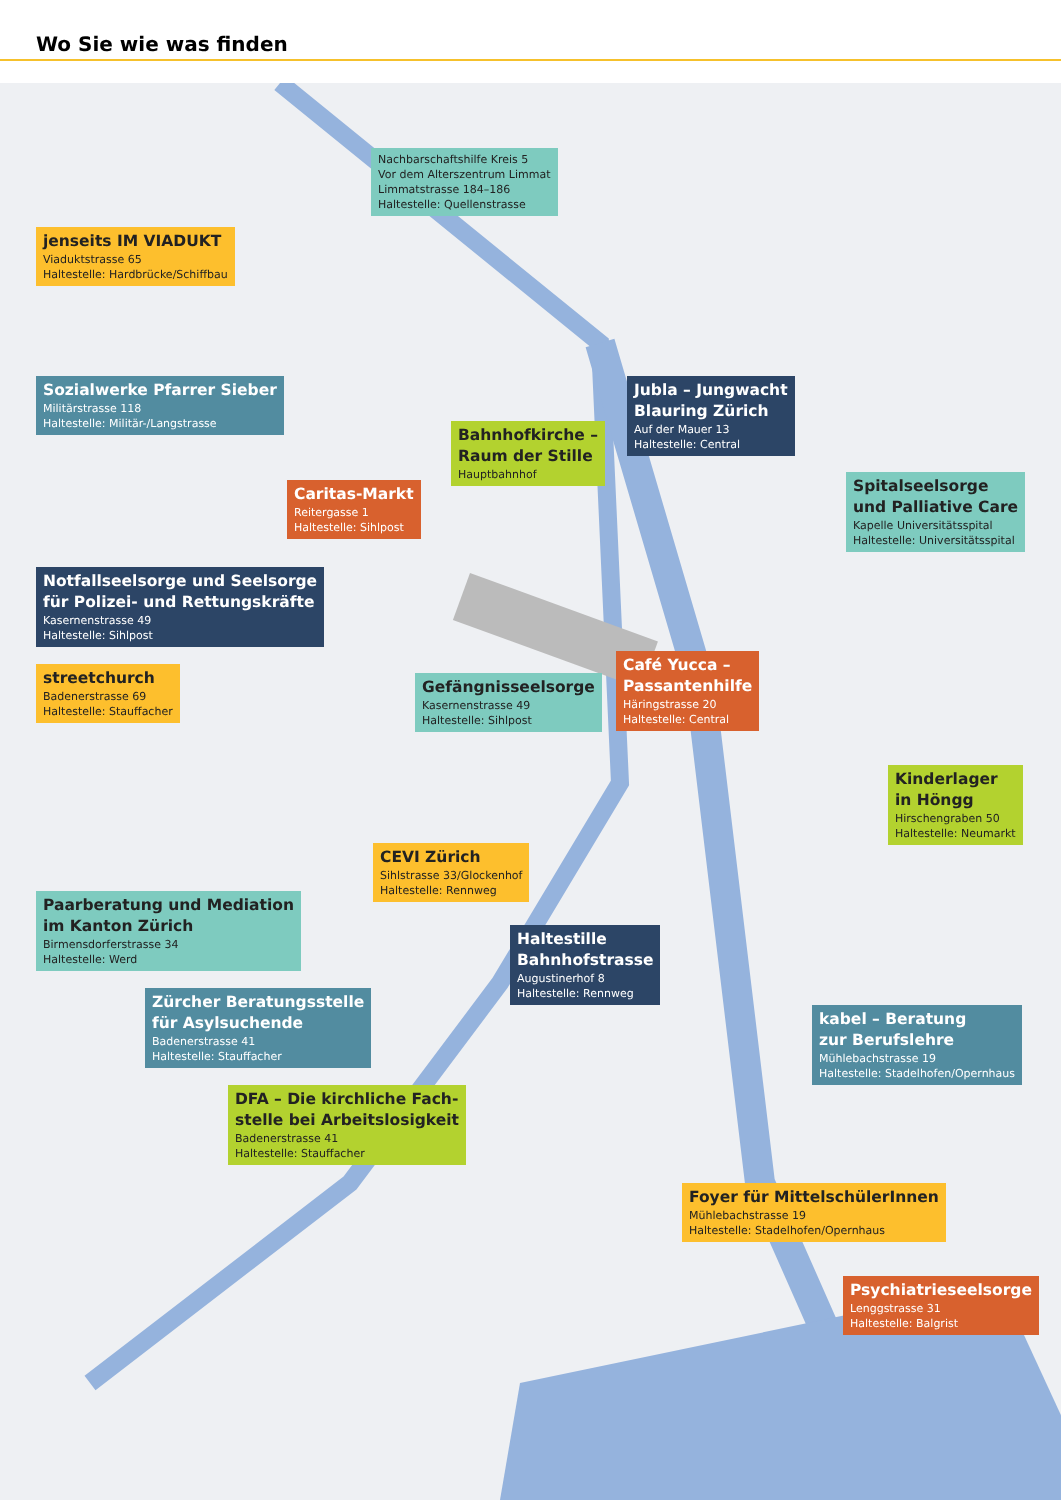Wo Sie wie was finden
Nachbarschaftshilfe Kreis 5 Vor dem Alterszentrum Limmat
Limmatstrasse 184–186
Haltestelle: Quellenstrasse
jenseits IM VIADUKT
Viaduktstrasse 65
Haltestelle: Hardbrücke/Schiffbau
Sozialwerke Pfarrer Sieber
Militärstrasse 118
Haltestelle: Militär-/Langstrasse
Jubla – Jungwacht
Blauring Zürich
Auf der Mauer 13
Haltestelle: Central
Bahnhofkirche –
Raum der Stille
Hauptbahnhof
Caritas-Markt
Reitergasse 1
Haltestelle: Sihlpost
Spitalseelsorge
und Palliative Care
Kapelle Universitätsspital
Haltestelle: Universitätsspital
Notfallseelsorge und Seelsorge
für Polizei- und Rettungskräfte
Kasernenstrasse 49
Haltestelle: Sihlpost
streetchurch
Badenerstrasse 69
Haltestelle: Stauffacher
Gefängnisseelsorge
Kasernenstrasse 49
Haltestelle: Sihlpost
Café Yucca –
Passantenhilfe
Häringstrasse 20
Haltestelle: Central
Kinderlager
in Höngg
Hirschengraben 50
Haltestelle: Neumarkt
CEVI Zürich
Sihlstrasse 33/Glockenhof
Haltestelle: Rennweg
Paarberatung und Mediation
im Kanton Zürich
Birmensdorferstrasse 34
Haltestelle: Werd
Haltestille
Bahnhofstrasse
Augustinerhof 8
Haltestelle: Rennweg
Zürcher Beratungsstelle
für Asylsuchende
Badenerstrasse 41
Haltestelle: Stauffacher
kabel – Beratung
zur Berufslehre
Mühlebachstrasse 19
Haltestelle: Stadelhofen/Opernhaus
DFA – Die kirchliche Fach-
stelle bei Arbeitslosigkeit
Badenerstrasse 41
Haltestelle: Stauffacher
Foyer für MittelschülerInnen
Mühlebachstrasse 19
Haltestelle: Stadelhofen/Opernhaus
Psychiatrieseelsorge
Lenggstrasse 31
Haltestelle: Balgrist